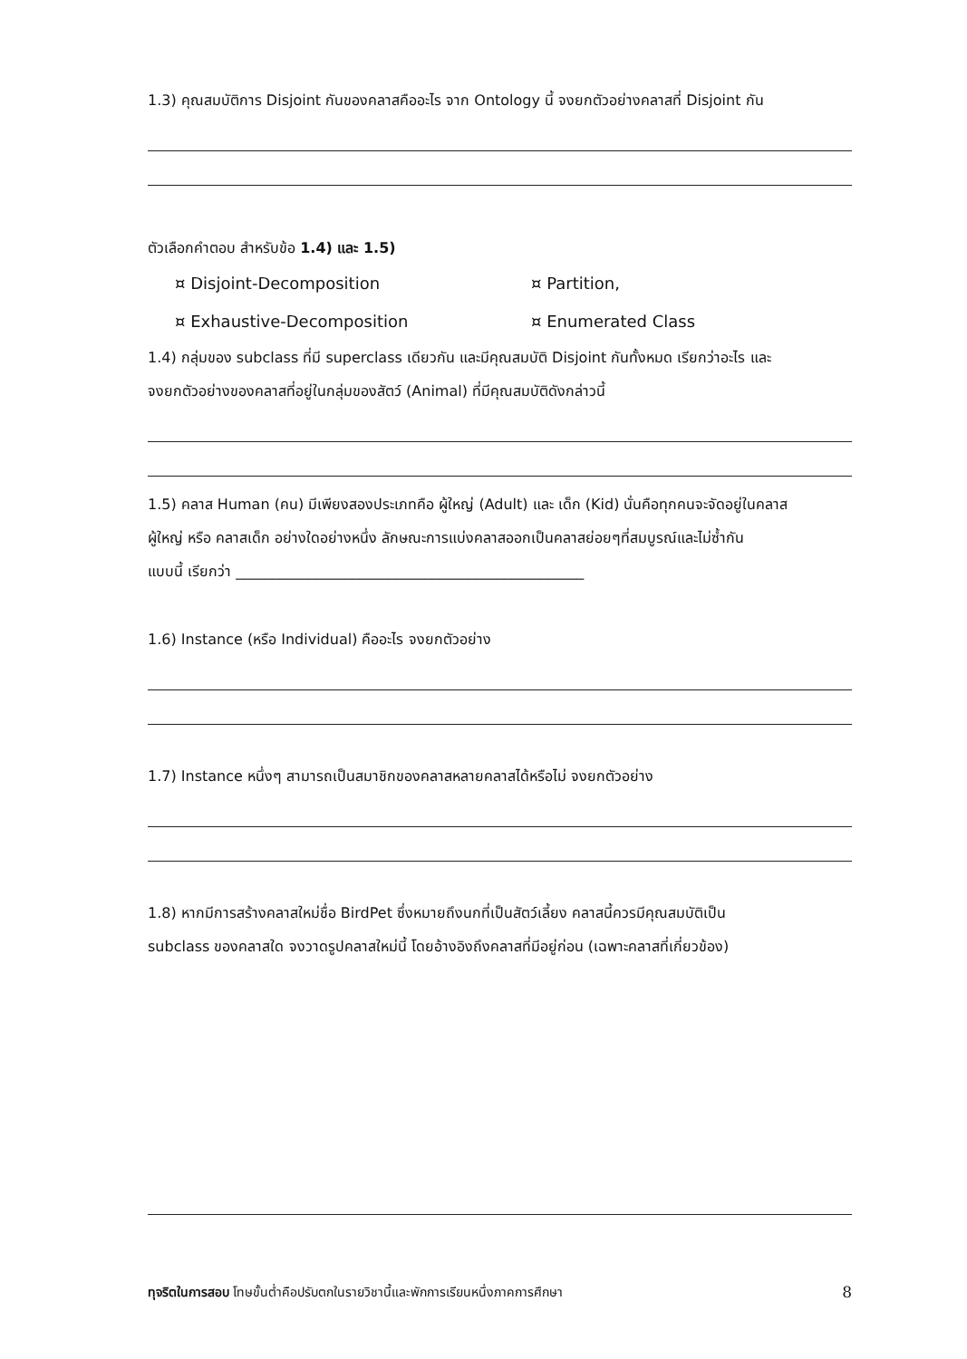1.3) คุณสมบัติการ Disjoint กันของคลาสคืออะไร จาก Ontology นี้ จงยกตัวอย่างคลาสที่ Disjoint กัน
ตัวเลือกคำตอบ สำหรับข้อ 1.4) และ 1.5)
¤ Disjoint-Decomposition ¤ Partition, ¤ Exhaustive-Decomposition ¤ Enumerated Class
1.4) กลุ่มของ subclass ที่มี superclass เดียวกัน และมีคุณสมบัติ Disjoint กันทั้งหมด เรียกว่าอะไร และ
จงยกตัวอย่างของคลาสที่อยู่ในกลุ่มของสัตว์ (Animal) ที่มีคุณสมบัติดังกล่าวนี้
1.5) คลาส Human (คน) มีเพียงสองประเภทคือ ผู้ใหญ่ (Adult) และ เด็ก (Kid) นั่นคือทุกคนจะจัดอยู่ในคลาส
ผู้ใหญ่ หรือ คลาสเด็ก อย่างใดอย่างหนึ่ง ลักษณะการแบ่งคลาสออกเป็นคลาสย่อยๆที่สมบูรณ์และไม่ซ้ำกัน
แบบนี้ เรียกว่า ________________________________________________
1.6) Instance (หรือ Individual) คืออะไร จงยกตัวอย่าง
1.7) Instance หนึ่งๆ สามารถเป็นสมาชิกของคลาสหลายคลาสได้หรือไม่ จงยกตัวอย่าง
1.8) หากมีการสร้างคลาสใหม่ชื่อ BirdPet ซึ่งหมายถึงนกที่เป็นสัตว์เลี้ยง คลาสนี้ควรมีคุณสมบัติเป็น
subclass ของคลาสใด จงวาดรูปคลาสใหม่นี้ โดยอ้างอิงถึงคลาสที่มีอยู่ก่อน (เฉพาะคลาสที่เกี่ยวข้อง)
ทุจริตในการสอบ โทษขั้นต่ำคือปรับตกในรายวิชานี้และพักการเรียนหนึ่งภาคการศึกษา 8